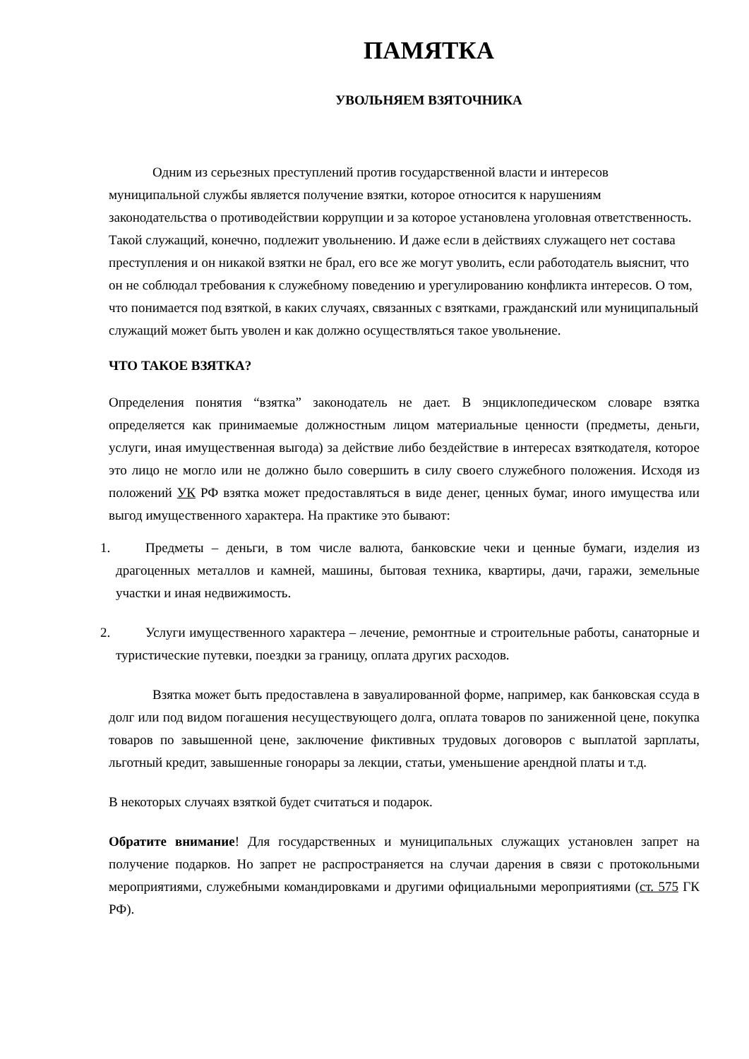ПАМЯТКА
УВОЛЬНЯЕМ ВЗЯТОЧНИКА
Одним из серьезных преступлений против государственной власти и интересов муниципальной службы является получение взятки, которое относится к нарушениям законодательства о противодействии коррупции и за которое установлена уголовная ответственность. Такой служащий, конечно, подлежит увольнению. И даже если в действиях служащего нет состава преступления и он никакой взятки не брал, его все же могут уволить, если работодатель выяснит, что он не соблюдал требования к служебному поведению и урегулированию конфликта интересов. О том, что понимается под взяткой, в каких случаях, связанных с взятками, гражданский или муниципальный служащий может быть уволен и как должно осуществляться такое увольнение.
ЧТО ТАКОЕ ВЗЯТКА?
Определения понятия “взятка” законодатель не дает. В энциклопедическом словаре взятка определяется как принимаемые должностным лицом материальные ценности (предметы, деньги, услуги, иная имущественная выгода) за действие либо бездействие в интересах взяткодателя, которое это лицо не могло или не должно было совершить в силу своего служебного положения. Исходя из положений УК РФ взятка может предоставляться в виде денег, ценных бумаг, иного имущества или выгод имущественного характера. На практике это бывают:
1. Предметы – деньги, в том числе валюта, банковские чеки и ценные бумаги, изделия из драгоценных металлов и камней, машины, бытовая техника, квартиры, дачи, гаражи, земельные участки и иная недвижимость.
2. Услуги имущественного характера – лечение, ремонтные и строительные работы, санаторные и туристические путевки, поездки за границу, оплата других расходов.
Взятка может быть предоставлена в завуалированной форме, например, как банковская ссуда в долг или под видом погашения несуществующего долга, оплата товаров по заниженной цене, покупка товаров по завышенной цене, заключение фиктивных трудовых договоров с выплатой зарплаты, льготный кредит, завышенные гонорары за лекции, статьи, уменьшение арендной платы и т.д.
В некоторых случаях взяткой будет считаться и подарок.
Обратите внимание! Для государственных и муниципальных служащих установлен запрет на получение подарков. Но запрет не распространяется на случаи дарения в связи с протокольными мероприятиями, служебными командировками и другими официальными мероприятиями (ст. 575 ГК РФ).